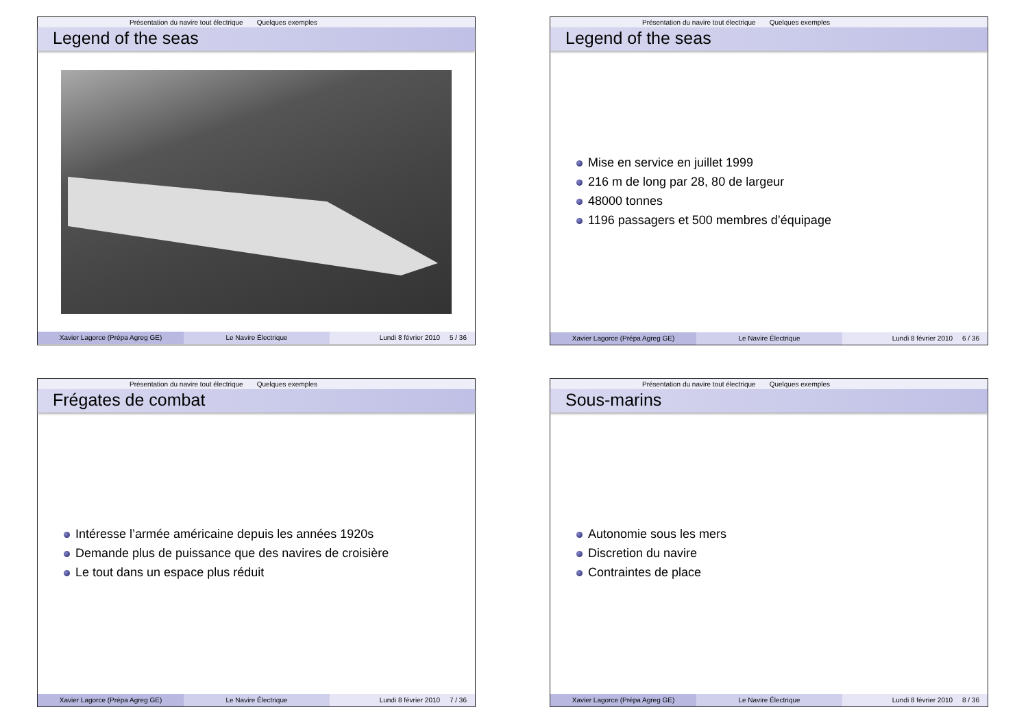Présentation du navire tout électrique Quelques exemples
Legend of the seas
Xavier Lagorce (Prépa Agreg GE) Le Navire Électrique Lundi 8 février 2010 5 / 36
Présentation du navire tout électrique Quelques exemples
Legend of the seas
Mise en service en juillet 1999
216 m de long par 28, 80 de largeur
48000 tonnes
1196 passagers et 500 membres d’équipage
Xavier Lagorce (Prépa Agreg GE) Le Navire Électrique Lundi 8 février 2010 6 / 36
Présentation du navire tout électrique Quelques exemples
Frégates de combat
Intéresse l’armée américaine depuis les années 1920s
Demande plus de puissance que des navires de croisière
Le tout dans un espace plus réduit
Xavier Lagorce (Prépa Agreg GE) Le Navire Électrique Lundi 8 février 2010 7 / 36
Présentation du navire tout électrique Quelques exemples
Sous-marins
Autonomie sous les mers
Discretion du navire
Contraintes de place
Xavier Lagorce (Prépa Agreg GE) Le Navire Électrique Lundi 8 février 2010 8 / 36